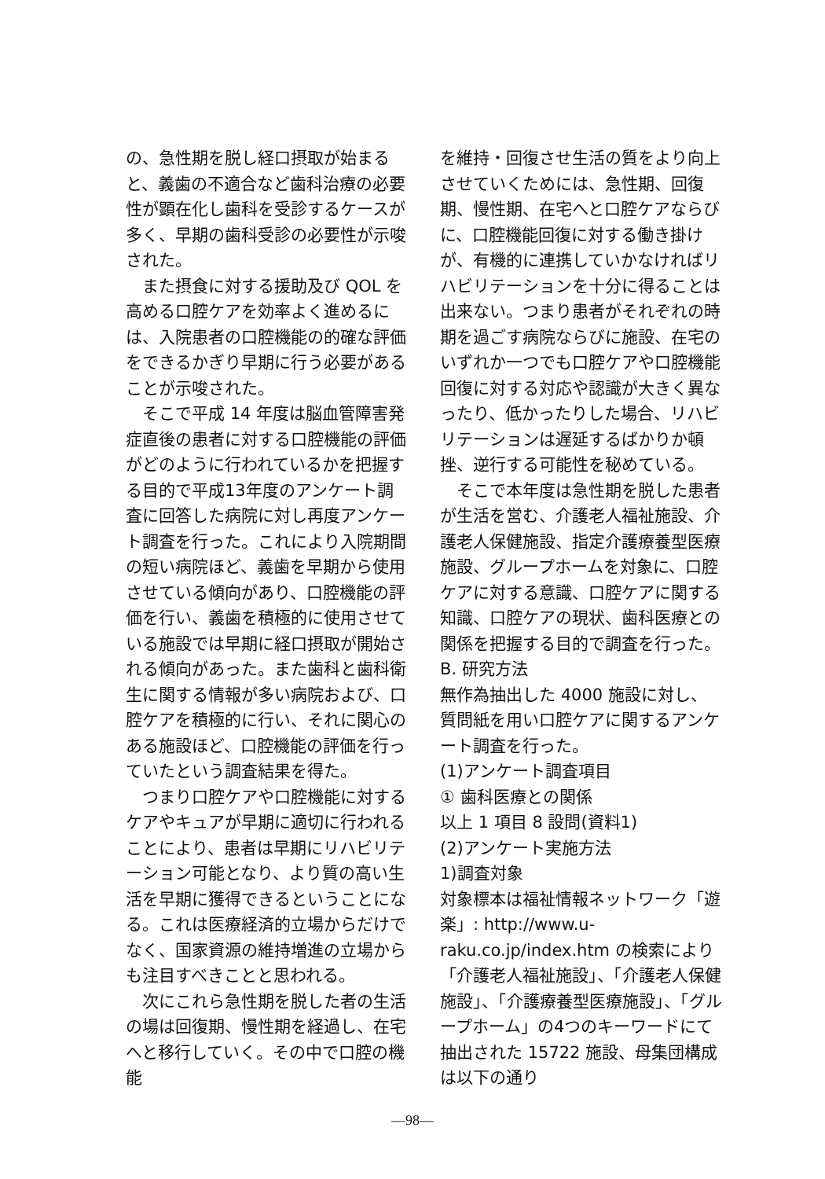の、急性期を脱し経口摂取が始まると、義歯の不適合など歯科治療の必要性が顕在化し歯科を受診するケースが多く、早期の歯科受診の必要性が示唆された。
また摂食に対する援助及び QOL を高める口腔ケアを効率よく進めるには、入院患者の口腔機能の的確な評価をできるかぎり早期に行う必要があることが示唆された。
そこで平成 14 年度は脳血管障害発症直後の患者に対する口腔機能の評価がどのように行われているかを把握する目的で平成13年度のアンケート調査に回答した病院に対し再度アンケート調査を行った。これにより入院期間の短い病院ほど、義歯を早期から使用させている傾向があり、口腔機能の評価を行い、義歯を積極的に使用させている施設では早期に経口摂取が開始される傾向があった。また歯科と歯科衛生に関する情報が多い病院および、口腔ケアを積極的に行い、それに関心のある施設ほど、口腔機能の評価を行っていたという調査結果を得た。
つまり口腔ケアや口腔機能に対するケアやキュアが早期に適切に行われることにより、患者は早期にリハビリテーション可能となり、より質の高い生活を早期に獲得できるということになる。これは医療経済的立場からだけでなく、国家資源の維持増進の立場からも注目すべきことと思われる。
次にこれら急性期を脱した者の生活の場は回復期、慢性期を経過し、在宅へと移行していく。その中で口腔の機能
を維持・回復させ生活の質をより向上させていくためには、急性期、回復期、慢性期、在宅へと口腔ケアならびに、口腔機能回復に対する働き掛けが、有機的に連携していかなければリハビリテーションを十分に得ることは出来ない。つまり患者がそれぞれの時期を過ごす病院ならびに施設、在宅のいずれか一つでも口腔ケアや口腔機能回復に対する対応や認識が大きく異なったり、低かったりした場合、リハビリテーションは遅延するばかりか頓挫、逆行する可能性を秘めている。
そこで本年度は急性期を脱した患者が生活を営む、介護老人福祉施設、介護老人保健施設、指定介護療養型医療施設、グループホームを対象に、口腔ケアに対する意識、口腔ケアに関する知識、口腔ケアの現状、歯科医療との関係を把握する目的で調査を行った。
B. 研究方法
無作為抽出した 4000 施設に対し、質問紙を用い口腔ケアに関するアンケート調査を行った。
(1)アンケート調査項目
① 歯科医療との関係
以上 1 項目 8 設問(資料1)
(2)アンケート実施方法
1)調査対象
対象標本は福祉情報ネットワーク「遊楽」: http://www.u-raku.co.jp/index.htm の検索により「介護老人福祉施設」、「介護老人保健施設」、「介護療養型医療施設」、「グループホーム」の4つのキーワードにて抽出された 15722 施設、母集団構成は以下の通り
—98—